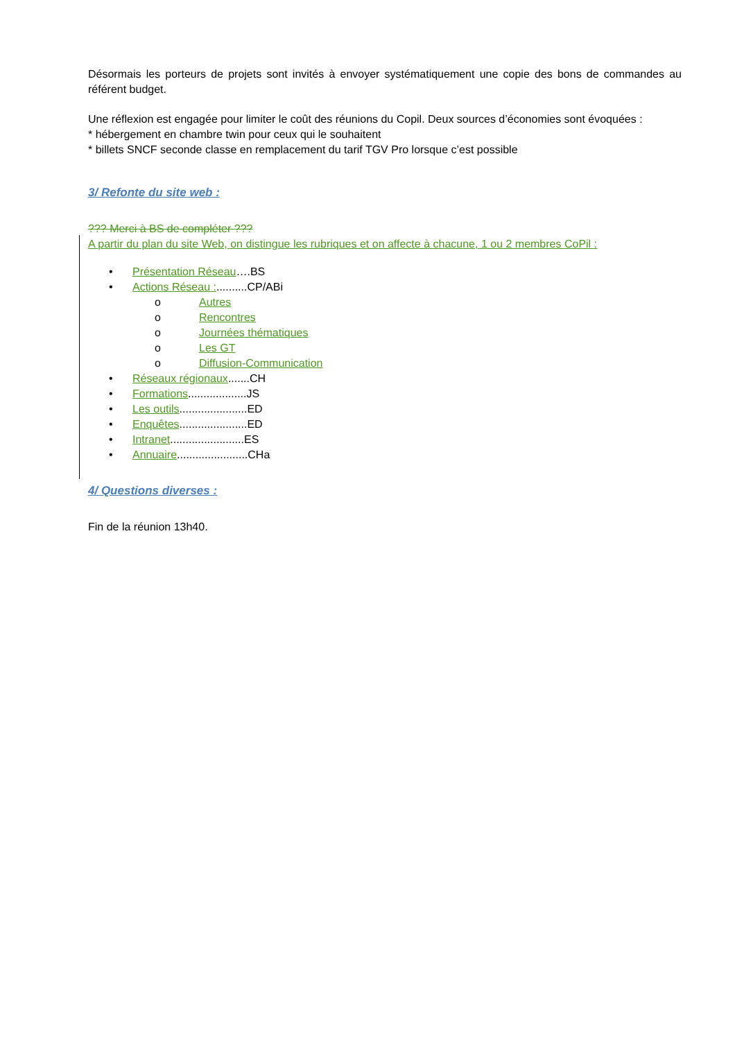Désormais les porteurs de projets sont invités à envoyer systématiquement une copie des bons de commandes au référent budget.
Une réflexion est engagée pour limiter le coût des réunions du Copil. Deux sources d’économies sont évoquées :
* hébergement en chambre twin pour ceux qui le souhaitent
* billets SNCF seconde classe en remplacement du tarif TGV Pro lorsque c’est possible
3/ Refonte du site web :
??? Merci à BS de compléter ???
A partir du plan du site Web, on distingue les rubriques et on affecte à chacune, 1 ou 2 membres CoPil :
• Présentation Réseau….BS
• Actions Réseau :..........CP/ABi
o Autres
o Rencontres
o Journées thématiques
o Les GT
o Diffusion-Communication
• Réseaux régionaux.......CH
• Formations...................JS
• Les outils......................ED
• Enquêtes......................ED
• Intranet........................ES
• Annuaire.......................CHa
4/ Questions diverses :
Fin de la réunion 13h40.